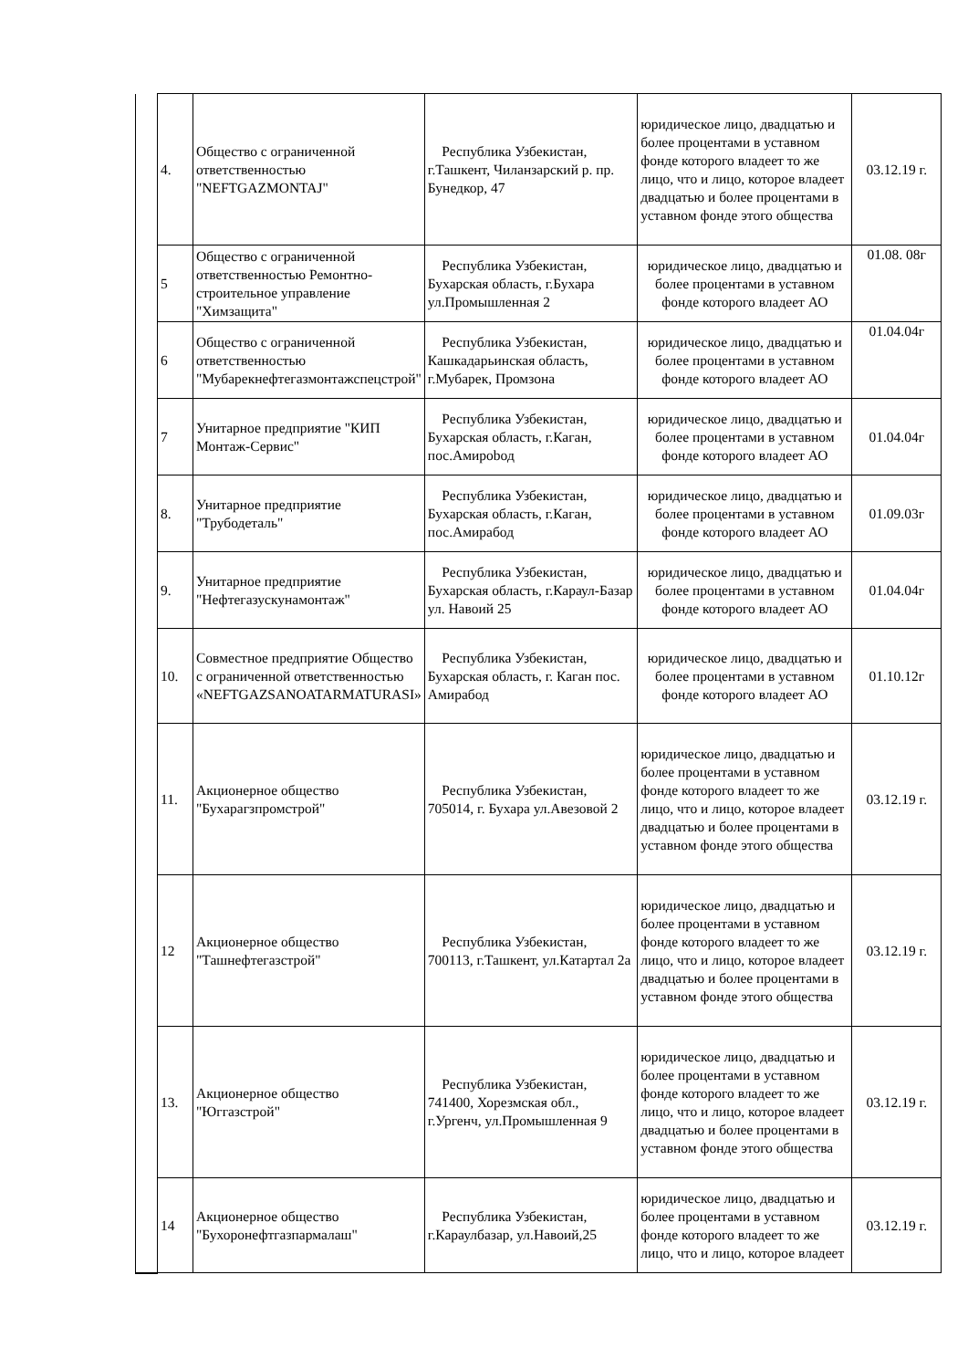| | 4. | Общество с ограниченной ответственностью "NEFTGAZMONTAJ" | Республика Узбекистан, г.Ташкент, Чиланзарский р. пр. Бунедкор, 47 | юридическое лицо, двадцатью и более процентами в уставном фонде которого владеет то же лицо, что и лицо, которое владеет двадцатью и более процентами в уставном фонде этого общества | 03.12.19 г. |
| | 5 | Общество с ограниченной ответственностью Ремонтно-строительное управление "Химзащита" | Республика Узбекистан, Бухарская область, г.Бухара ул.Промышленная 2 | юридическое лицо, двадцатью и более процентами в уставном фонде которого владеет АО | 01.08. 08г |
| | 6 | Общество с ограниченной ответственностью "Мубарекнефтегазмонтажспецстрой" | Республика Узбекистан, Кашкадарьинская область, г.Мубарек, Промзона | юридическое лицо, двадцатью и более процентами в уставном фонде которого владеет АО | 01.04.04г |
| | 7 | Унитарное предприятие "КИП Монтаж-Сервис" | Республика Узбекистан, Бухарская область, г.Каган, пос.Амирobод | юридическое лицо, двадцатью и более процентами в уставном фонде которого владеет АО | 01.04.04г |
| | 8. | Унитарное предприятие "Трубодеталь" | Республика Узбекистан, Бухарская область, г.Каган, пос.Амирабод | юридическое лицо, двадцатью и более процентами в уставном фонде которого владеет АО | 01.09.03г |
| | 9. | Унитарное предприятие "Нефтегазускунамонтаж" | Республика Узбекистан, Бухарская область, г.Караул-Базар ул. Навоий 25 | юридическое лицо, двадцатью и более процентами в уставном фонде которого владеет АО | 01.04.04г |
| | 10. | Совместное предприятие Общество с ограниченной ответственностью «NEFTGAZSANOATARMATURASI» | Республика Узбекистан, Бухарская область, г. Каган пос. Амирабод | юридическое лицо, двадцатью и более процентами в уставном фонде которого владеет АО | 01.10.12г |
| | 11. | Акционерное общество "Бухарагзпромстрой" | Республика Узбекистан, 705014, г. Бухара ул.Авезовой 2 | юридическое лицо, двадцатью и более процентами в уставном фонде которого владеет то же лицо, что и лицо, которое владеет двадцатью и более процентами в уставном фонде этого общества | 03.12.19 г. |
| | 12 | Акционерное общество "Ташнефтегазстрой" | Республика Узбекистан, 700113, г.Ташкент, ул.Катартал 2а | юридическое лицо, двадцатью и более процентами в уставном фонде которого владеет то же лицо, что и лицо, которое владеет двадцатью и более процентами в уставном фонде этого общества | 03.12.19 г. |
| | 13. | Акционерное общество "Юггазстрой" | Республика Узбекистан, 741400, Хорезмская обл., г.Ургенч, ул.Промышленная 9 | юридическое лицо, двадцатью и более процентами в уставном фонде которого владеет то же лицо, что и лицо, которое владеет двадцатью и более процентами в уставном фонде этого общества | 03.12.19 г. |
| | 14 | Акционерное общество "Бухоронефтгазпармалаш" | Республика Узбекистан, г.Караулбазар, ул.Навоий,25 | юридическое лицо, двадцатью и более процентами в уставном фонде которого владеет то же лицо, что и лицо, которое владеет | 03.12.19 г. |